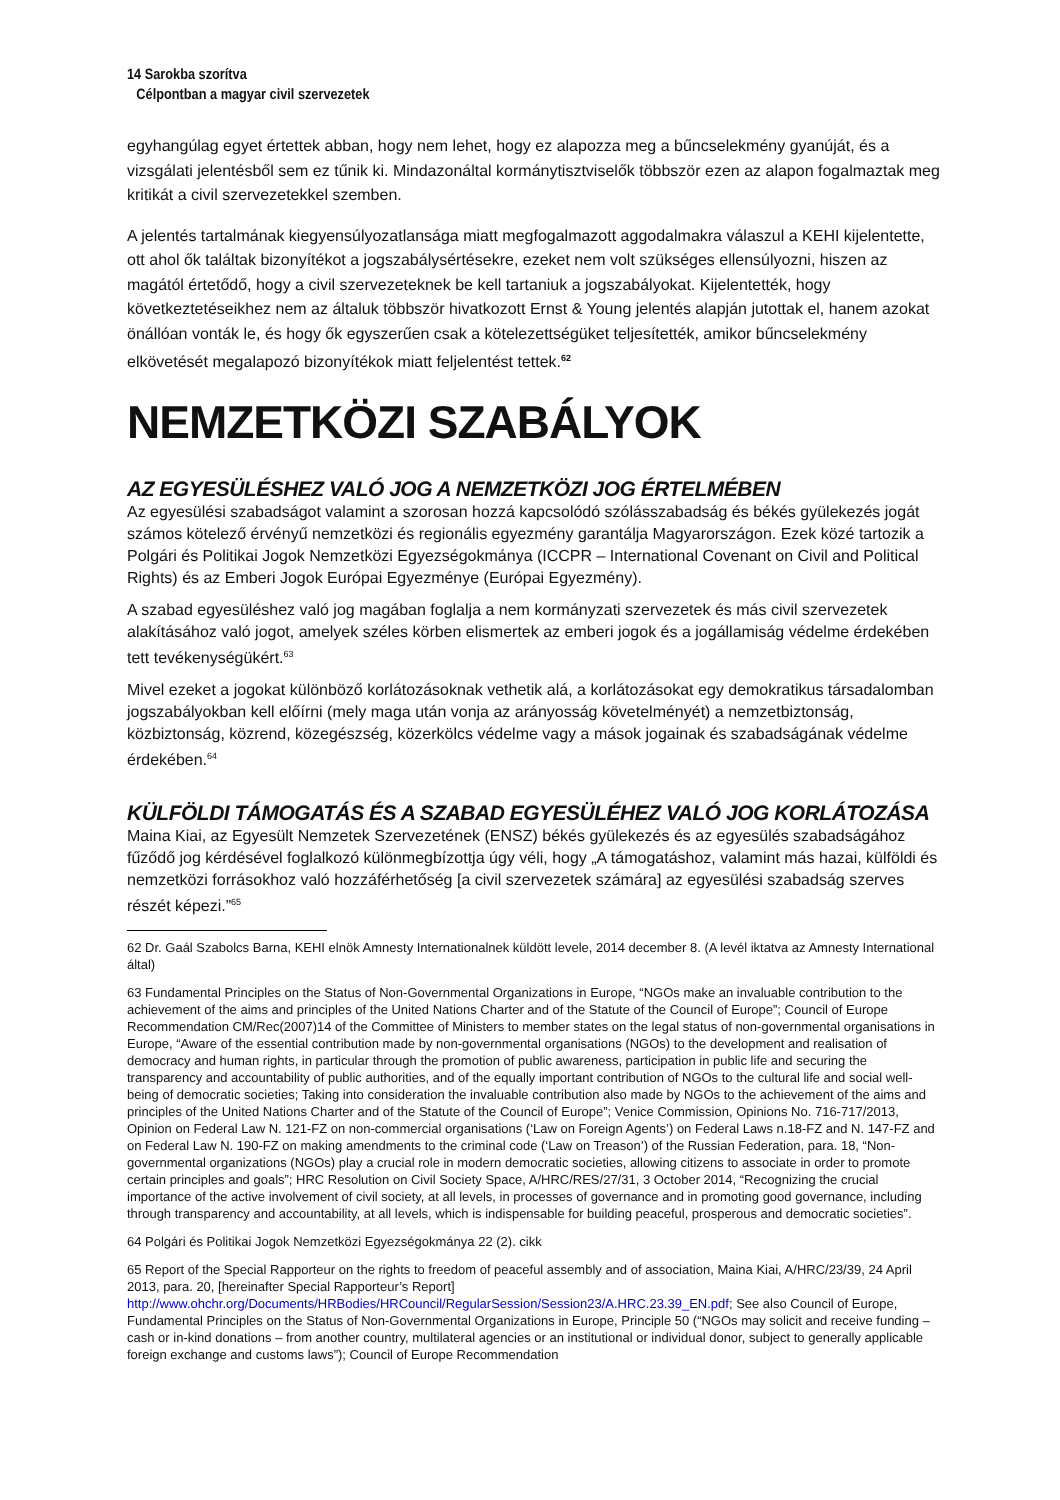14 Sarokba szorítva
Célpontban a magyar civil szervezetek
egyhangúlag egyet értettek abban, hogy nem lehet, hogy ez alapozza meg a bűncselekmény gyanúját, és a vizsgálati jelentésből sem ez tűnik ki. Mindazonáltal kormánytisztviselők többször ezen az alapon fogalmaztak meg kritikát a civil szervezetekkel szemben.
A jelentés tartalmának kiegyensúlyozatlansága miatt megfogalmazott aggodalmakra válaszul a KEHI kijelentette, ott ahol ők találtak bizonyítékot a jogszabálysértésekre, ezeket nem volt szükséges ellensúlyozni, hiszen az magától értetődő, hogy a civil szervezeteknek be kell tartaniuk a jogszabályokat. Kijelentették, hogy következtetéseikhez nem az általuk többször hivatkozott Ernst & Young jelentés alapján jutottak el, hanem azokat önállóan vonták le, és hogy ők egyszerűen csak a kötelezettségüket teljesítették, amikor bűncselekmény elkövetését megalapozó bizonyítékok miatt feljelentést tettek.<sup>62</sup>
NEMZETKÖZI SZABÁLYOK
AZ EGYESÜLÉSHEZ VALÓ JOG A NEMZETKÖZI JOG ÉRTELMÉBEN
Az egyesülési szabadságot valamint a szorosan hozzá kapcsolódó szólásszabadság és békés gyülekezés jogát számos kötelező érvényű nemzetközi és regionális egyezmény garantálja Magyarországon. Ezek közé tartozik a Polgári és Politikai Jogok Nemzetközi Egyezségokmánya (ICCPR – International Covenant on Civil and Political Rights) és az Emberi Jogok Európai Egyezménye (Európai Egyezmény).
A szabad egyesüléshez való jog magában foglalja a nem kormányzati szervezetek és más civil szervezetek alakításához való jogot, amelyek széles körben elismertek az emberi jogok és a jogállamiság védelme érdekében tett tevékenységükért.<sup>63</sup>
Mivel ezeket a jogokat különböző korlátozásoknak vethetik alá, a korlátozásokat egy demokratikus társadalomban jogszabályokban kell előírni (mely maga után vonja az arányosság követelményét) a nemzetbiztonság, közbiztonság, közrend, közegészség, közerkölcs védelme vagy a mások jogainak és szabadságának védelme érdekében.<sup>64</sup>
KÜLFÖLDI TÁMOGATÁS ÉS A SZABAD EGYESÜLÉHEZ VALÓ JOG KORLÁTOZÁSA
Maina Kiai, az Egyesült Nemzetek Szervezetének (ENSZ) békés gyülekezés és az egyesülés szabadságához fűződő jog kérdésével foglalkozó különmegbízottja úgy véli, hogy „A támogatáshoz, valamint más hazai, külföldi és nemzetközi forrásokhoz való hozzáférhetőség [a civil szervezetek számára] az egyesülési szabadság szerves részét képezi.”<sup>65</sup>
62 Dr. Gaál Szabolcs Barna, KEHI elnök Amnesty Internationalnek küldött levele, 2014 december 8. (A levél iktatva az Amnesty International által)
63 Fundamental Principles on the Status of Non-Governmental Organizations in Europe, “NGOs make an invaluable contribution to the achievement of the aims and principles of the United Nations Charter and of the Statute of the Council of Europe”; Council of Europe Recommendation CM/Rec(2007)14 of the Committee of Ministers to member states on the legal status of non-governmental organisations in Europe, “Aware of the essential contribution made by non-governmental organisations (NGOs) to the development and realisation of democracy and human rights, in particular through the promotion of public awareness, participation in public life and securing the transparency and accountability of public authorities, and of the equally important contribution of NGOs to the cultural life and social well-being of democratic societies; Taking into consideration the invaluable contribution also made by NGOs to the achievement of the aims and principles of the United Nations Charter and of the Statute of the Council of Europe”; Venice Commission, Opinions No. 716-717/2013, Opinion on Federal Law N. 121-FZ on non-commercial organisations (‘Law on Foreign Agents’) on Federal Laws n.18-FZ and N. 147-FZ and on Federal Law N. 190-FZ on making amendments to the criminal code (‘Law on Treason’) of the Russian Federation, para. 18, “Non-governmental organizations (NGOs) play a crucial role in modern democratic societies, allowing citizens to associate in order to promote certain principles and goals”; HRC Resolution on Civil Society Space, A/HRC/RES/27/31, 3 October 2014, “Recognizing the crucial importance of the active involvement of civil society, at all levels, in processes of governance and in promoting good governance, including through transparency and accountability, at all levels, which is indispensable for building peaceful, prosperous and democratic societies”.
64 Polgári és Politikai Jogok Nemzetközi Egyezségokmánya 22 (2). cikk
65 Report of the Special Rapporteur on the rights to freedom of peaceful assembly and of association, Maina Kiai, A/HRC/23/39, 24 April 2013, para. 20, [hereinafter Special Rapporteur’s Report] http://www.ohchr.org/Documents/HRBodies/HRCouncil/RegularSession/Session23/A.HRC.23.39_EN.pdf; See also Council of Europe, Fundamental Principles on the Status of Non-Governmental Organizations in Europe, Principle 50 (“NGOs may solicit and receive funding – cash or in-kind donations – from another country, multilateral agencies or an institutional or individual donor, subject to generally applicable foreign exchange and customs laws”); Council of Europe Recommendation